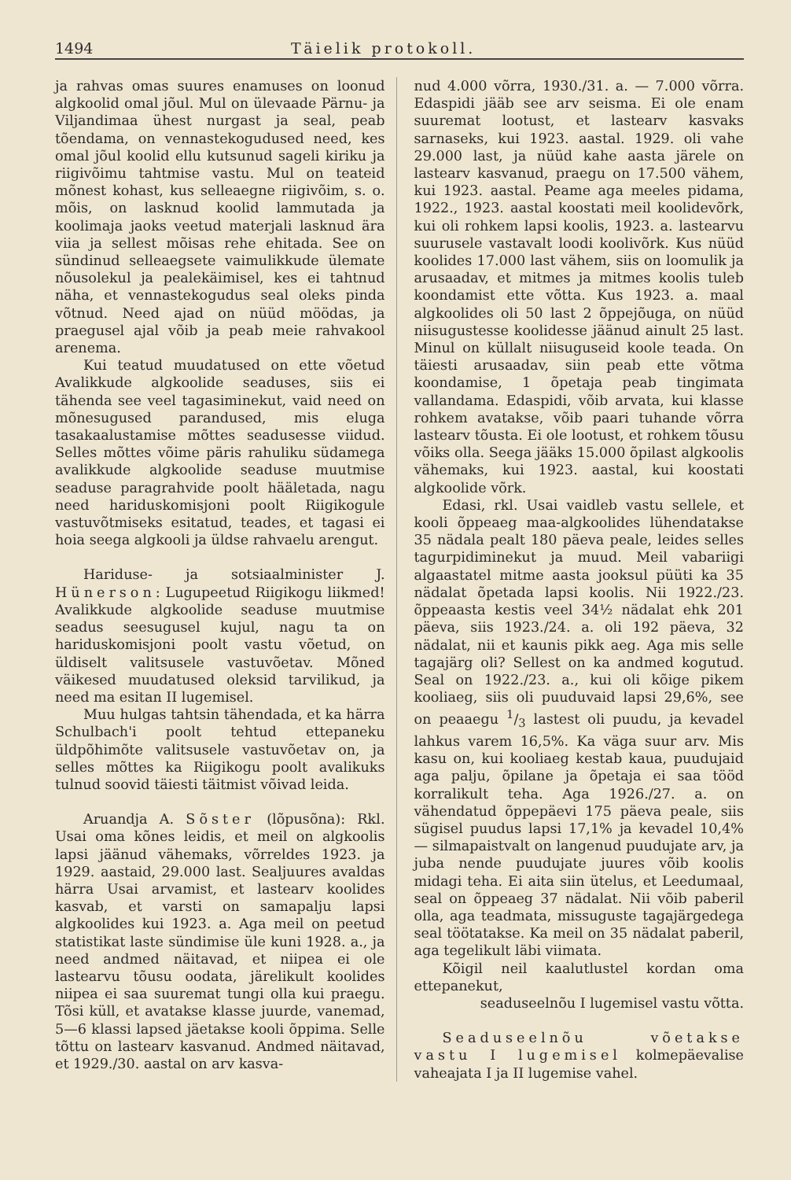1494 Täielik protokoll.
ja rahvas omas suures enamuses on loonud algkoolid omal jõul. Mul on ülevaade Pärnu- ja Viljandimaa ühest nurgast ja seal, peab tõendama, on vennastekogudused need, kes omal jõul koolid ellu kutsunud sageli kiriku ja riigivõimu tahtmise vastu. Mul on teateid mõnest kohast, kus selleaegne riigivõim, s. o. mõis, on lasknud koolid lammutada ja koolimaja jaoks veetud materjali lasknud ära viia ja sellest mõisas rehe ehitada. See on sündinud selleaegsete vaimulikkude ülemate nõusolekul ja pealekäimisel, kes ei tahtnud näha, et vennastekogudus seal oleks pinda võtnud. Need ajad on nüüd möödas, ja praegusel ajal võib ja peab meie rahvakool arenema.
Kui teatud muudatused on ette võetud Avalikkude algkoolide seaduses, siis ei tähenda see veel tagasiminekut, vaid need on mõnesugused parandused, mis eluga tasakaalustamise mõttes seadusesse viidud. Selles mõttes võime päris rahuliku südamega avalikkude algkoolide seaduse muutmise seaduse paragrahvide poolt hääletada, nagu need hariduskomisjoni poolt Riigikogule vastuvõtmiseks esitatud, teades, et tagasi ei hoia seega algkooli ja üldse rahvaelu arengut.
Hariduse- ja sotsiaalminister J. Hünerson: Lugupeetud Riigikogu liikmed! Avalikkude algkoolide seaduse muutmise seadus seesugusel kujul, nagu ta on hariduskomisjoni poolt vastu võetud, on üldiselt valitsusele vastuvõetav. Mõned väikesed muudatused oleksid tarvilikud, ja need ma esitan II lugemisel.
Muu hulgas tahtsin tähendada, et ka härra Schulbach'i poolt tehtud ettepaneku üldpõhimõte valitsusele vastuvõetav on, ja selles mõttes ka Riigikogu poolt avalikuks tulnud soovid täiesti täitmist võivad leida.
Aruandja A. Sõster (lõpusõna): Rkl. Usai oma kõnes leidis, et meil on algkoolis lapsi jäänud vähemaks, võrreldes 1923. ja 1929. aastaid, 29.000 last. Sealjuures avaldas härra Usai arvamist, et lastearv koolides kasvab, et varsti on samapalju lapsi algkoolides kui 1923. a. Aga meil on peetud statistikat laste sündimise üle kuni 1928. a., ja need andmed näitavad, et niipea ei ole lastearvu tõusu oodata, järelikult koolides niipea ei saa suuremat tungi olla kui praegu. Tõsi küll, et avatakse klasse juurde, vanemad, 5—6 klassi lapsed jäetakse kooli õppima. Selle tõttu on lastearv kasvanud. Andmed näitavad, et 1929./30. aastal on arv kasva-
nud 4.000 võrra, 1930./31. a. — 7.000 võrra. Edaspidi jääb see arv seisma. Ei ole enam suuremat lootust, et lastearv kasvaks sarnaseks, kui 1923. aastal. 1929. oli vahe 29.000 last, ja nüüd kahe aasta järele on lastearv kasvanud, praegu on 17.500 vähem, kui 1923. aastal. Peame aga meeles pidama, 1922., 1923. aastal koostati meil koolidevõrk, kui oli rohkem lapsi koolis, 1923. a. lastearvu suurusele vastavalt loodi koolivõrk. Kus nüüd koolides 17.000 last vähem, siis on loomulik ja arusaadav, et mitmes ja mitmes koolis tuleb koondamist ette võtta. Kus 1923. a. maal algkoolides oli 50 last 2 õppejõuga, on nüüd niisugustesse koolidesse jäänud ainult 25 last. Minul on küllalt niisuguseid koole teada. On täiesti arusaadav, siin peab ette võtma koondamise, 1 õpetaja peab tingimata vallandama. Edaspidi, võib arvata, kui klasse rohkem avatakse, võib paari tuhande võrra lastearv tõusta. Ei ole lootust, et rohkem tõusu võiks olla. Seega jääks 15.000 õpilast algkoolis vähemaks, kui 1923. aastal, kui koostati algkoolide võrk.
Edasi, rkl. Usai vaidleb vastu sellele, et kooli õppeaeg maa-algkoolides lühendatakse 35 nädala pealt 180 päeva peale, leides selles tagurpidiminekut ja muud. Meil vabariigi algaastatel mitme aasta jooksul püüti ka 35 nädalat õpetada lapsi koolis. Nii 1922./23. õppeaasta kestis veel 34½ nädalat ehk 201 päeva, siis 1923./24. a. oli 192 päeva, 32 nädalat, nii et kaunis pikk aeg. Aga mis selle tagajärg oli? Sellest on ka andmed kogutud. Seal on 1922./23. a., kui oli kõige pikem kooliaeg, siis oli puuduvaid lapsi 29,6%, see on peaaegu 1/3 lastest oli puudu, ja kevadel lahkus varem 16,5%. Ka väga suur arv. Mis kasu on, kui kooliaeg kestab kaua, puudujaid aga palju, õpilane ja õpetaja ei saa tööd korralikult teha. Aga 1926./27. a. on vähendatud õppepäevi 175 päeva peale, siis sügisel puudus lapsi 17,1% ja kevadel 10,4% — silmapaistvalt on langenud puudujate arv, ja juba nende puudujate juures võib koolis midagi teha. Ei aita siin ütelus, et Leedumaal, seal on õppeaeg 37 nädalat. Nii võib paberil olla, aga teadmata, missuguste tagajärgedega seal töötatakse. Ka meil on 35 nädalat paberil, aga tegelikult läbi viimata.
Kõigil neil kaalutlustel kordan oma ettepanekut,
seaduseelnõu I lugemisel vastu võtta.
Seaduseelnõu võetakse vastu I lugemisel kolmepäevalise vaheajata I ja II lugemise vahel.